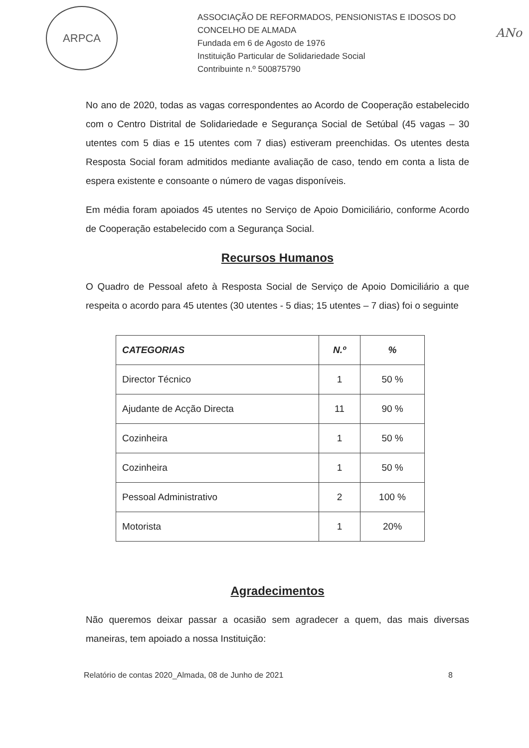ARPCA
ASSOCIAÇÃO DE REFORMADOS, PENSIONISTAS E IDOSOS DO
CONCELHO DE ALMADA
Fundada em 6 de Agosto de 1976
Instituição Particular de Solidariedade Social
Contribuinte n.º 500875790
ANo
No ano de 2020, todas as vagas correspondentes ao Acordo de Cooperação estabelecido com o Centro Distrital de Solidariedade e Segurança Social de Setúbal (45 vagas – 30 utentes com 5 dias e 15 utentes com 7 dias) estiveram preenchidas. Os utentes desta Resposta Social foram admitidos mediante avaliação de caso, tendo em conta a lista de espera existente e consoante o número de vagas disponíveis.
Em média foram apoiados 45 utentes no Serviço de Apoio Domiciliário, conforme Acordo de Cooperação estabelecido com a Segurança Social.
Recursos Humanos
O Quadro de Pessoal afeto à Resposta Social de Serviço de Apoio Domiciliário a que respeita o acordo para 45 utentes (30 utentes - 5 dias; 15 utentes – 7 dias) foi o seguinte
| CATEGORIAS | N.º | % |
| --- | --- | --- |
| Director Técnico | 1 | 50 % |
| Ajudante de Acção Directa | 11 | 90 % |
| Cozinheira | 1 | 50 % |
| Cozinheira | 1 | 50 % |
| Pessoal Administrativo | 2 | 100 % |
| Motorista | 1 | 20% |
Agradecimentos
Não queremos deixar passar a ocasião sem agradecer a quem, das mais diversas maneiras, tem apoiado a nossa Instituição:
Relatório de contas 2020_Almada, 08 de Junho de 2021 8